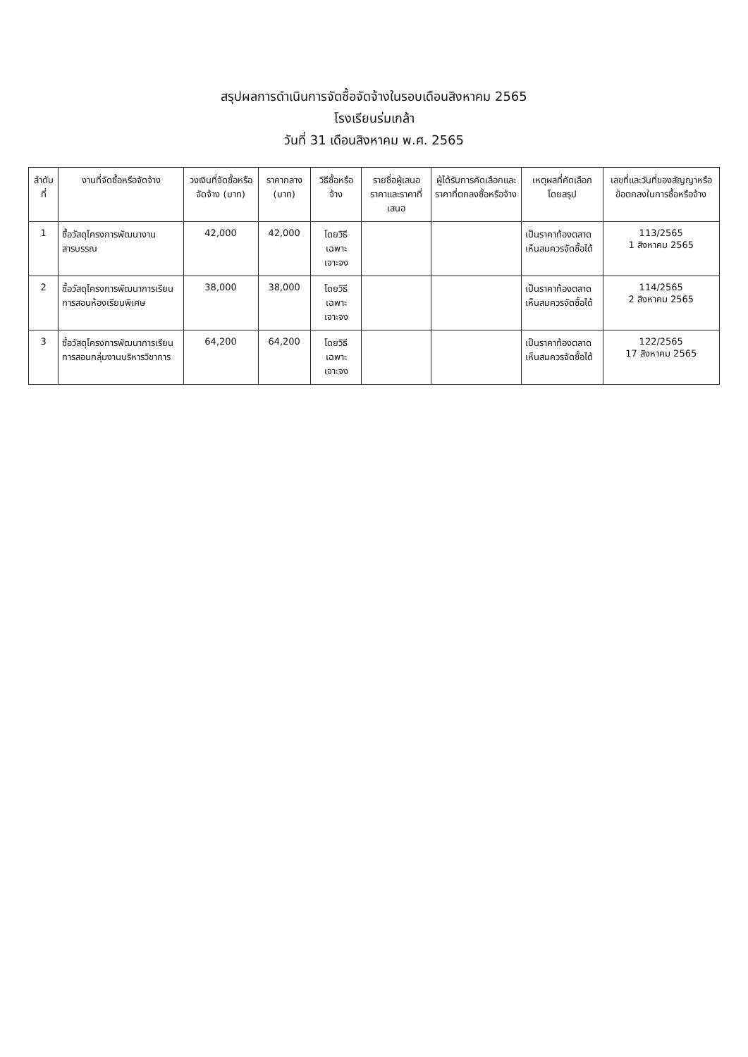สรุปผลการดำเนินการจัดซื้อจัดจ้างในรอบเดือนสิงหาคม 2565
โรงเรียนร่มเกล้า
วันที่ 31 เดือนสิงหาคม พ.ศ. 2565
| ลำดับที่ | งานที่จัดซื้อหรือจัดจ้าง | วงเงินที่จัดซื้อหรือจัดจ้าง (บาท) | ราคากลาง (บาท) | วิธีซื้อหรือจ้าง | รายชื่อผู้เสนอราคาและราคาที่เสนอ | ผู้ได้รับการคัดเลือกและราคาที่ตกลงซื้อหรือจ้าง | เหตุผลที่คัดเลือกโดยสรุป | เลขที่และวันที่ของสัญญาหรือข้อตกลงในการซื้อหรือจ้าง |
| --- | --- | --- | --- | --- | --- | --- | --- | --- |
| 1 | ซื้อวัสดุโครงการพัฒนางานสารบรรณ | 42,000 | 42,000 | โดยวิธีเฉพาะเจาะจง | | | เป็นราคาท้องตลาด เห็นสมควรจัดซื้อได้ | 113/2565 1 สิงหาคม 2565 |
| 2 | ซื้อวัสดุโครงการพัฒนาการเรียนการสอนห้องเรียนพิเศษ | 38,000 | 38,000 | โดยวิธีเฉพาะเจาะจง | | | เป็นราคาท้องตลาด เห็นสมควรจัดซื้อได้ | 114/2565 2 สิงหาคม 2565 |
| 3 | ซื้อวัสดุโครงการพัฒนาการเรียนการสอนกลุ่มงานบริหารวิชาการ | 64,200 | 64,200 | โดยวิธีเฉพาะเจาะจง | | | เป็นราคาท้องตลาด เห็นสมควรจัดซื้อได้ | 122/2565 17 สิงหาคม 2565 |